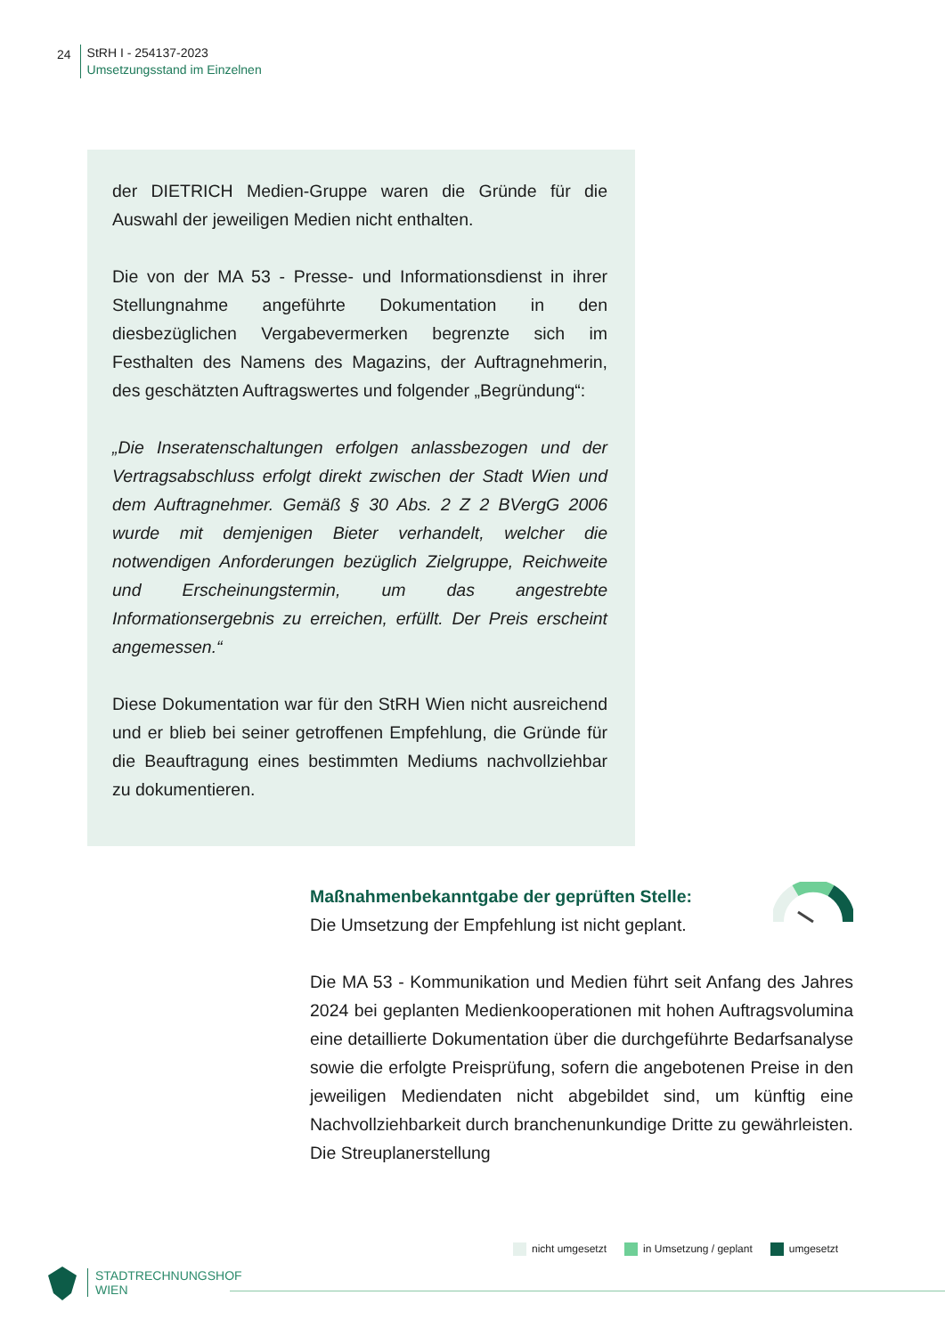24
StRH I - 254137-2023
Umsetzungsstand im Einzelnen
der DIETRICH Medien-Gruppe waren die Gründe für die Auswahl der jeweiligen Medien nicht enthalten.
Die von der MA 53 - Presse- und Informationsdienst in ihrer Stellungnahme angeführte Dokumentation in den diesbezüglichen Vergabevermerken begrenzte sich im Festhalten des Namens des Magazins, der Auftragnehmerin, des geschätzten Auftragswertes und folgender „Begründung“:
„Die Inseratenschaltungen erfolgen anlassbezogen und der Vertragsabschluss erfolgt direkt zwischen der Stadt Wien und dem Auftragnehmer. Gemäß § 30 Abs. 2 Z 2 BVergG 2006 wurde mit demjenigen Bieter verhandelt, welcher die notwendigen Anforderungen bezüglich Zielgruppe, Reichweite und Erscheinungstermin, um das angestrebte Informationsergebnis zu erreichen, erfüllt. Der Preis erscheint angemessen.“
Diese Dokumentation war für den StRH Wien nicht ausreichend und er blieb bei seiner getroffenen Empfehlung, die Gründe für die Beauftragung eines bestimmten Mediums nachvollziehbar zu dokumentieren.
Maßnahmenbekanntgabe der geprüften Stelle:
Die Umsetzung der Empfehlung ist nicht geplant.
Die MA 53 - Kommunikation und Medien führt seit Anfang des Jahres 2024 bei geplanten Medienkooperationen mit hohen Auftragsvolumina eine detaillierte Dokumentation über die durchgeführte Bedarfsanalyse sowie die erfolgte Preisprüfung, sofern die angebotenen Preise in den jeweiligen Mediendaten nicht abgebildet sind, um künftig eine Nachvollziehbarkeit durch branchenunkundige Dritte zu gewährleisten. Die Streuplanerstellung
nicht umgesetzt in Umsetzung / geplant umgesetzt
STADTRECHNUNGSHOF
WIEN